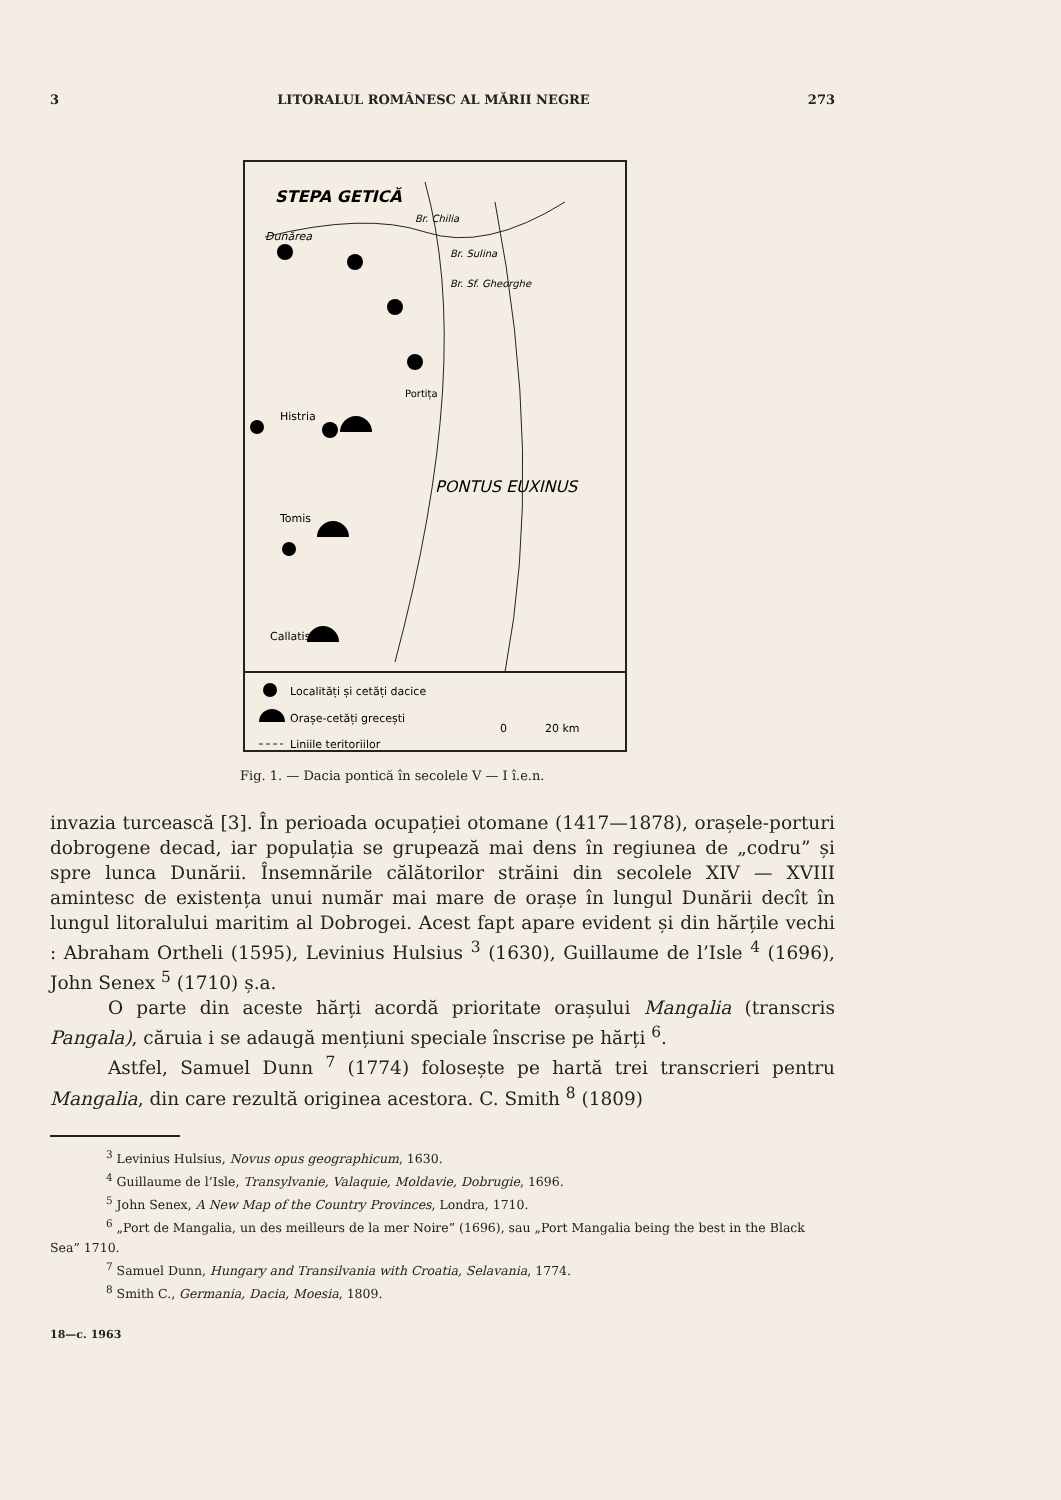3 LITORALUL ROMÂNESC AL MĂRII NEGRE 273
STEPA GETICĂ
Dunărea
Br. Chilia
Br. Sulina
Br. Sf. Gheorghe
Portița
Histria
Tomis
Callatis
PONTUS EUXINUS
Localități și cetăți dacice
Orașe-cetăți grecești
Liniile teritoriilor
0
20 km
Fig. 1. — Dacia pontică în secolele V — I î.e.n.
invazia turcească [3]. În perioada ocupației otomane (1417—1878), orașele-porturi dobrogene decad, iar populația se grupează mai dens în regiunea de „codru” și spre lunca Dunării. Însemnările călătorilor străini din secolele XIV — XVIII amintesc de existența unui număr mai mare de orașe în lungul Dunării decît în lungul litoralului maritim al Dobrogei. Acest fapt apare evident și din hărțile vechi : Abraham Ortheli (1595), Levinius Hulsius <sup>3</sup> (1630), Guillaume de l’Isle <sup>4</sup> (1696), John Senex <sup>5</sup> (1710) ș.a.
O parte din aceste hărți acordă prioritate orașului Mangalia (transcris Pangala), căruia i se adaugă mențiuni speciale înscrise pe hărți <sup>6</sup>.
Astfel, Samuel Dunn <sup>7</sup> (1774) folosește pe hartă trei transcrieri pentru Mangalia, din care rezultă originea acestora. C. Smith <sup>8</sup> (1809)
<sup>3</sup> Levinius Hulsius, Novus opus geographicum, 1630.
<sup>4</sup> Guillaume de l’Isle, Transylvanie, Valaquie, Moldavie, Dobrugie, 1696.
<sup>5</sup> John Senex, A New Map of the Country Provinces, Londra, 1710.
<sup>6</sup> „Port de Mangalia, un des meilleurs de la mer Noire” (1696), sau „Port Mangalia being the best in the Black Sea” 1710.
<sup>7</sup> Samuel Dunn, Hungary and Transilvania with Croatia, Selavania, 1774.
<sup>8</sup> Smith C., Germania, Dacia, Moesia, 1809.
18—c. 1963